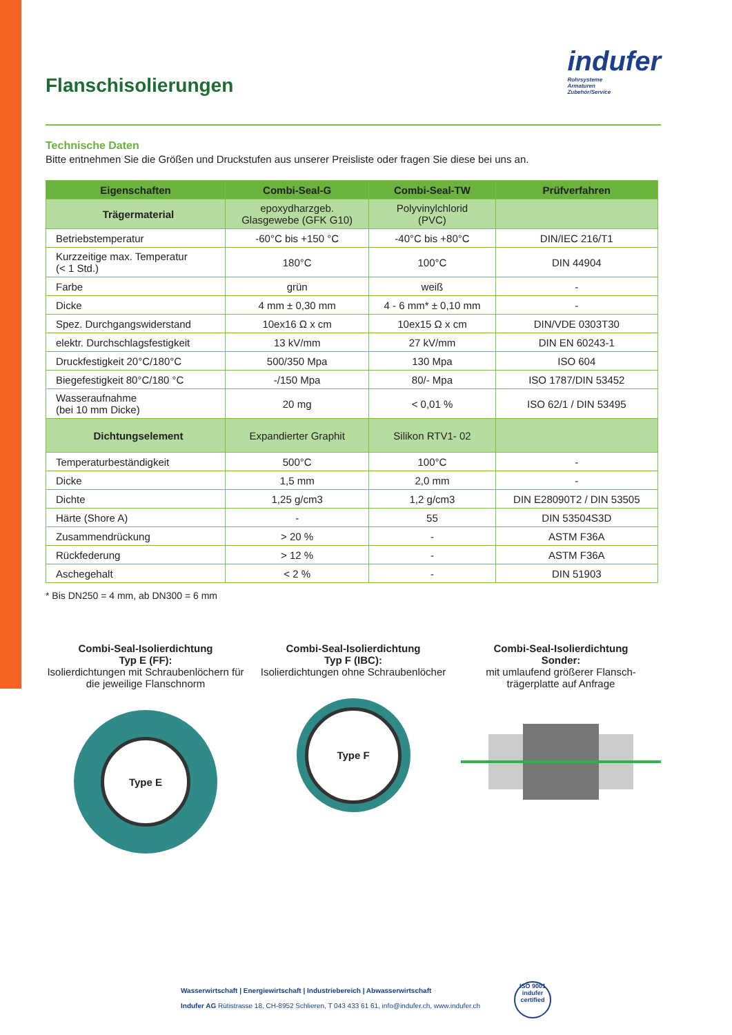Flanschisolierungen
indufer
Rohrsysteme
Armaturen
Zubehör/Service
Technische Daten
Bitte entnehmen Sie die Größen und Druckstufen aus unserer Preisliste oder fragen Sie diese bei uns an.
| Eigenschaften | Combi-Seal-G | Combi-Seal-TW | Prüfverfahren |
| --- | --- | --- | --- |
| Trägermaterial | epoxydharzgeb. Glasgewebe (GFK G10) | Polyvinylchlorid (PVC) | |
| Betriebstemperatur | -60°C bis +150 °C | -40°C bis +80°C | DIN/IEC 216/T1 |
| Kurzzeitige max. Temperatur (< 1 Std.) | 180°C | 100°C | DIN 44904 |
| Farbe | grün | weiß | - |
| Dicke | 4 mm ± 0,30 mm | 4 - 6 mm* ± 0,10 mm | - |
| Spez. Durchgangswiderstand | 10ex16 Ω x cm | 10ex15 Ω x cm | DIN/VDE 0303T30 |
| elektr. Durchschlagsfestigkeit | 13 kV/mm | 27 kV/mm | DIN EN 60243-1 |
| Druckfestigkeit 20°C/180°C | 500/350 Mpa | 130 Mpa | ISO 604 |
| Biegefestigkeit 80°C/180 °C | -/150 Mpa | 80/- Mpa | ISO 1787/DIN 53452 |
| Wasseraufnahme (bei 10 mm Dicke) | 20 mg | < 0,01 % | ISO 62/1 / DIN 53495 |
| Dichtungselement | Expandierter Graphit | Silikon RTV1- 02 | |
| Temperaturbeständigkeit | 500°C | 100°C | - |
| Dicke | 1,5 mm | 2,0 mm | - |
| Dichte | 1,25 g/cm3 | 1,2 g/cm3 | DIN E28090T2 / DIN 53505 |
| Härte (Shore A) | - | 55 | DIN 53504S3D |
| Zusammendrückung | > 20 % | - | ASTM F36A |
| Rückfederung | > 12 % | - | ASTM F36A |
| Aschegehalt | < 2 % | - | DIN 51903 |
* Bis DN250 = 4 mm, ab DN300 = 6 mm
Combi-Seal-Isolierdichtung
Typ E (FF):
Isolierdichtungen mit Schraubenlöchern für die jeweilige Flanschnorm
Type E
Combi-Seal-Isolierdichtung
Typ F (IBC):
Isolierdichtungen ohne Schraubenlöcher
Type F
Combi-Seal-Isolierdichtung
Sonder:
mit umlaufend größerer Flansch-trägerplatte auf Anfrage
Wasserwirtschaft | Energiewirtschaft | Industriebereich | Abwasserwirtschaft
Indufer AG Rütistrasse 18, CH-8952 Schlieren, T 043 433 61 61, info@indufer.ch, www.indufer.ch
ISO 9001 indufer certified